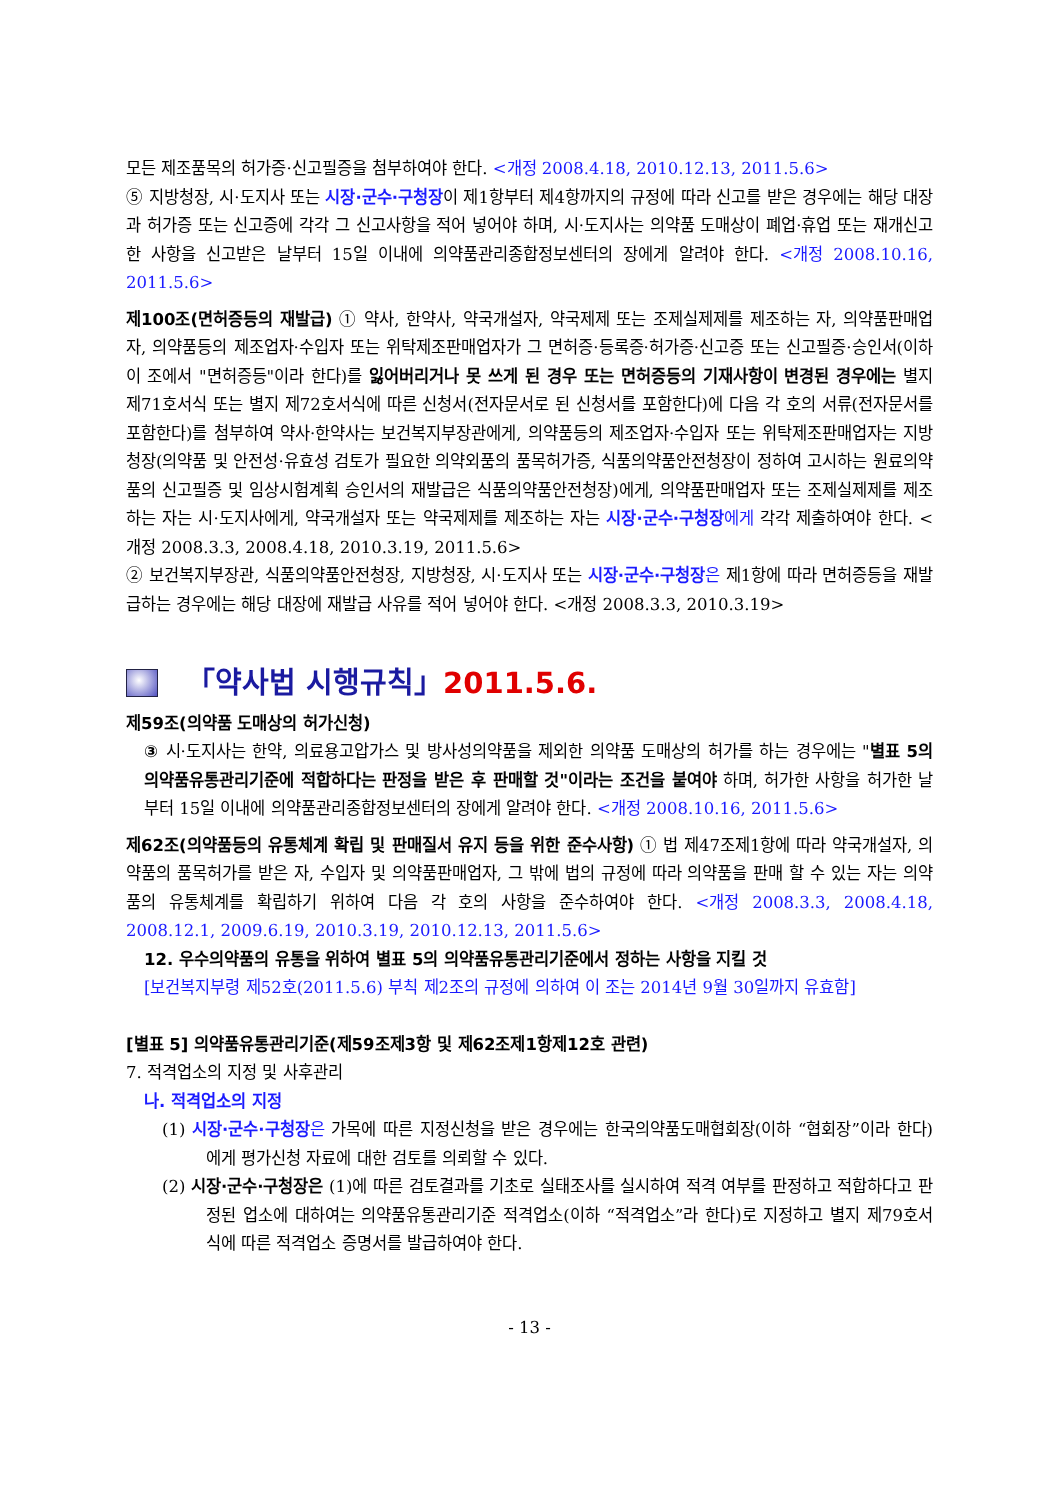모든 제조품목의 허가증·신고필증을 첨부하여야 한다. <개정 2008.4.18, 2010.12.13, 2011.5.6>
⑤ 지방청장, 시·도지사 또는 시장·군수·구청장이 제1항부터 제4항까지의 규정에 따라 신고를 받은 경우에는 해당 대장과 허가증 또는 신고증에 각각 그 신고사항을 적어 넣어야 하며, 시·도지사는 의약품 도매상이 폐업·휴업 또는 재개신고한 사항을 신고받은 날부터 15일 이내에 의약품관리종합정보센터의 장에게 알려야 한다. <개정 2008.10.16, 2011.5.6>
제100조(면허증등의 재발급) ① 약사, 한약사, 약국개설자, 약국제제 또는 조제실제제를 제조하는 자, 의약품판매업자, 의약품등의 제조업자·수입자 또는 위탁제조판매업자가 그 면허증·등록증·허가증·신고증 또는 신고필증·승인서(이하 이 조에서 "면허증등"이라 한다)를 잃어버리거나 못 쓰게 된 경우 또는 면허증등의 기재사항이 변경된 경우에는 별지 제71호서식 또는 별지 제72호서식에 따른 신청서(전자문서로 된 신청서를 포함한다)에 다음 각 호의 서류(전자문서를 포함한다)를 첨부하여 약사·한약사는 보건복지부장관에게, 의약품등의 제조업자·수입자 또는 위탁제조판매업자는 지방청장(의약품 및 안전성·유효성 검토가 필요한 의약외품의 품목허가증, 식품의약품안전청장이 정하여 고시하는 원료의약품의 신고필증 및 임상시험계획 승인서의 재발급은 식품의약품안전청장)에게, 의약품판매업자 또는 조제실제제를 제조하는 자는 시·도지사에게, 약국개설자 또는 약국제제를 제조하는 자는 시장·군수·구청장 에게 각각 제출하여야 한다. <개정 2008.3.3, 2008.4.18, 2010.3.19, 2011.5.6>
② 보건복지부장관, 식품의약품안전청장, 지방청장, 시·도지사 또는 시장·군수·구청장 은 제1항에 따라 면허증등을 재발급하는 경우에는 해당 대장에 재발급 사유를 적어 넣어야 한다. <개정 2008.3.3, 2010.3.19>
「약사법 시행규칙」 2011.5.6.
제59조(의약품 도매상의 허가신청)
③ 시·도지사는 한약, 의료용고압가스 및 방사성의약품을 제외한 의약품 도매상의 허가를 하는 경우에는 "별표 5의 의약품유통관리기준에 적합하다는 판정을 받은 후 판매할 것"이라는 조건을 붙여야 하며, 허가한 사항을 허가한 날부터 15일 이내에 의약품관리종합정보센터의 장에게 알려야 한다. <개정 2008.10.16, 2011.5.6>
제62조(의약품등의 유통체계 확립 및 판매질서 유지 등을 위한 준수사항) ① 법 제47조제1항에 따라 약국개설자, 의약품의 품목허가를 받은 자, 수입자 및 의약품판매업자, 그 밖에 법의 규정에 따라 의약품을 판매 할 수 있는 자는 의약품의 유통체계를 확립하기 위하여 다음 각 호의 사항을 준수하여야 한다. <개정 2008.3.3, 2008.4.18, 2008.12.1, 2009.6.19, 2010.3.19, 2010.12.13, 2011.5.6>
12. 우수의약품의 유통을 위하여 별표 5의 의약품유통관리기준에서 정하는 사항을 지킬 것
[보건복지부령 제52호(2011.5.6) 부칙 제2조의 규정에 의하여 이 조는 2014년 9월 30일까지 유효함]
[별표 5] 의약품유통관리기준(제59조제3항 및 제62조제1항제12호 관련)
7. 적격업소의 지정 및 사후관리
나. 적격업소의 지정
(1) 시장·군수·구청장 은 가목에 따른 지정신청을 받은 경우에는 한국의약품도매협회장(이하 “협회장”이라 한다)에게 평가신청 자료에 대한 검토를 의뢰할 수 있다.
(2) 시장·군수·구청장은 (1)에 따른 검토결과를 기초로 실태조사를 실시하여 적격 여부를 판정하고 적합하다고 판정된 업소에 대하여는 의약품유통관리기준 적격업소(이하 “적격업소”라 한다)로 지정하고 별지 제79호서식에 따른 적격업소 증명서를 발급하여야 한다.
- 13 -